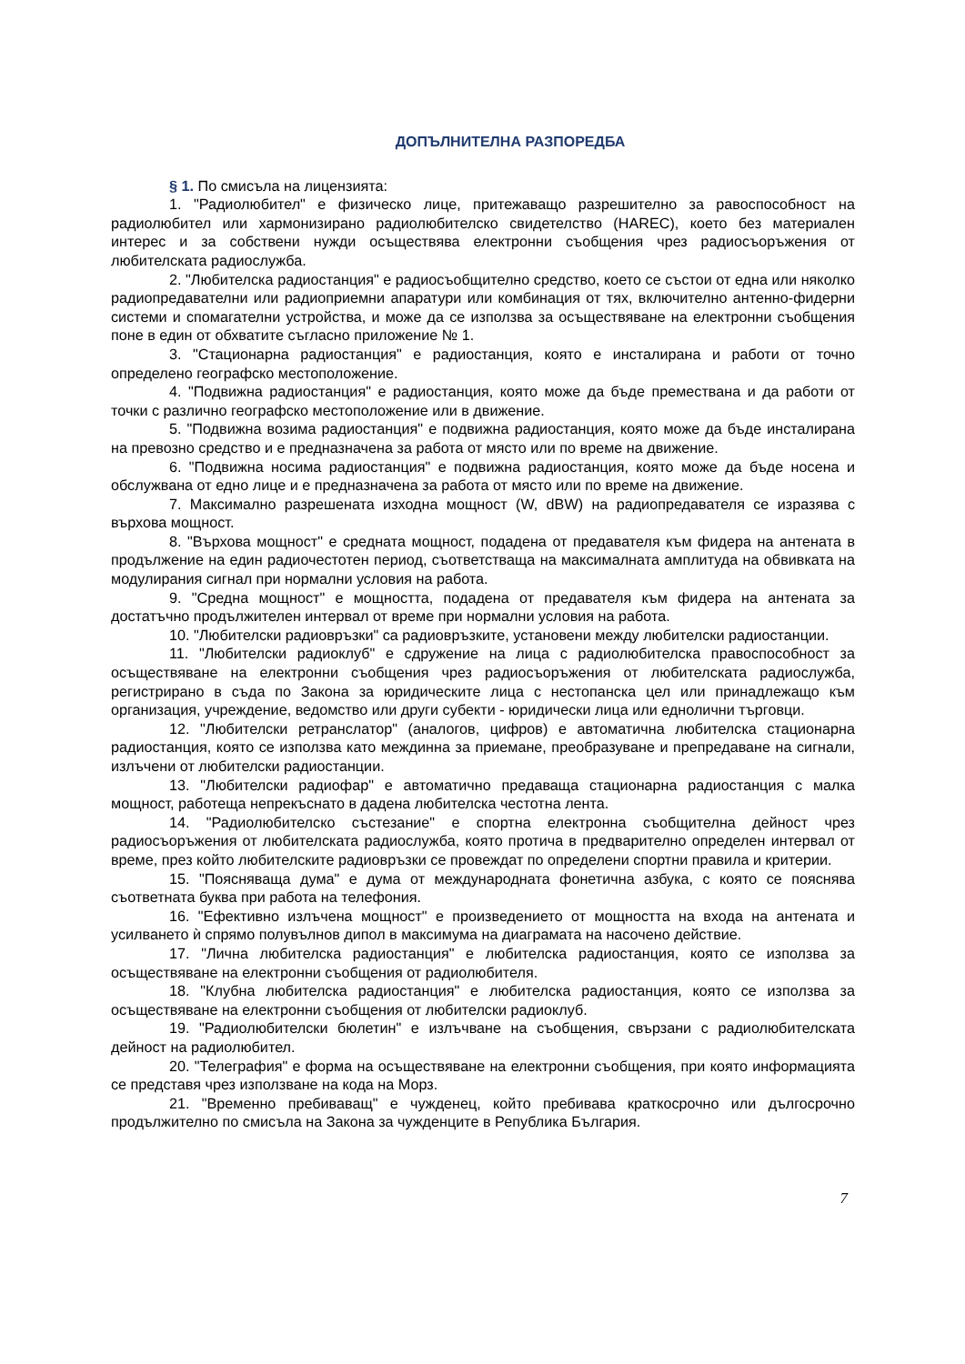ДОПЪЛНИТЕЛНА РАЗПОРЕДБА
§ 1. По смисъла на лицензията:
1. "Радиолюбител" е физическо лице, притежаващо разрешително за равоспособност на радиолюбител или хармонизирано радиолюбителско свидетелство (HAREC), което без материален интерес и за собствени нужди осъществява електронни съобщения чрез радиосъоръжения от любителската радиослужба.
2. "Любителска радиостанция" е радиосъобщително средство, което се състои от една или няколко радиопредавателни или радиоприемни апаратури или комбинация от тях, включително антенно-фидерни системи и спомагателни устройства, и може да се използва за осъществяване на електронни съобщения поне в един от обхватите съгласно приложение № 1.
3. "Стационарна радиостанция" е радиостанция, която е инсталирана и работи от точно определено географско местоположение.
4. "Подвижна радиостанция" е радиостанция, която може да бъде премествана и да работи от точки с различно географско местоположение или в движение.
5. "Подвижна возима радиостанция" е подвижна радиостанция, която може да бъде инсталирана на превозно средство и е предназначена за работа от място или по време на движение.
6. "Подвижна носима радиостанция" е подвижна радиостанция, която може да бъде носена и обслужвана от едно лице и е предназначена за работа от място или по време на движение.
7. Максимално разрешената изходна мощност (W, dBW) на радиопредавателя се изразява с върхова мощност.
8. "Върхова мощност" е средната мощност, подадена от предавателя към фидера на антената в продължение на един радиочестотен период, съответстваща на максималната амплитуда на обвивката на модулирания сигнал при нормални условия на работа.
9. "Средна мощност" е мощността, подадена от предавателя към фидера на антената за достатъчно продължителен интервал от време при нормални условия на работа.
10. "Любителски радиовръзки" са радиовръзките, установени между любителски радиостанции.
11. "Любителски радиоклуб" е сдружение на лица с радиолюбителска правоспособност за осъществяване на електронни съобщения чрез радиосъоръжения от любителската радиослужба, регистрирано в съда по Закона за юридическите лица с нестопанска цел или принадлежащо към организация, учреждение, ведомство или други субекти - юридически лица или еднолични търговци.
12. "Любителски ретранслатор" (аналогов, цифров) е автоматична любителска стационарна радиостанция, която се използва като междинна за приемане, преобразуване и препредаване на сигнали, излъчени от любителски радиостанции.
13. "Любителски радиофар" е автоматично предаваща стационарна радиостанция с малка мощност, работеща непрекъснато в дадена любителска честотна лента.
14. "Радиолюбителско състезание" е спортна електронна съобщителна дейност чрез радиосъоръжения от любителската радиослужба, която протича в предварително определен интервал от време, през който любителските радиовръзки се провеждат по определени спортни правила и критерии.
15. "Поясняваща дума" е дума от международната фонетична азбука, с която се пояснява съответната буква при работа на телефония.
16. "Ефективно излъчена мощност" е произведението от мощността на входа на антената и усилването ѝ спрямо полувълнов дипол в максимума на диаграмата на насочено действие.
17. "Лична любителска радиостанция" е любителска радиостанция, която се използва за осъществяване на електронни съобщения от радиолюбителя.
18. "Клубна любителска радиостанция" е любителска радиостанция, която се използва за осъществяване на електронни съобщения от любителски радиоклуб.
19. "Радиолюбителски бюлетин" е излъчване на съобщения, свързани с радиолюбителската дейност на радиолюбител.
20. "Телеграфия" е форма на осъществяване на електронни съобщения, при която информацията се представя чрез използване на кода на Морз.
21. "Временно пребиваващ" е чужденец, който пребивава краткосрочно или дългосрочно продължително по смисъла на Закона за чужденците в Република България.
7